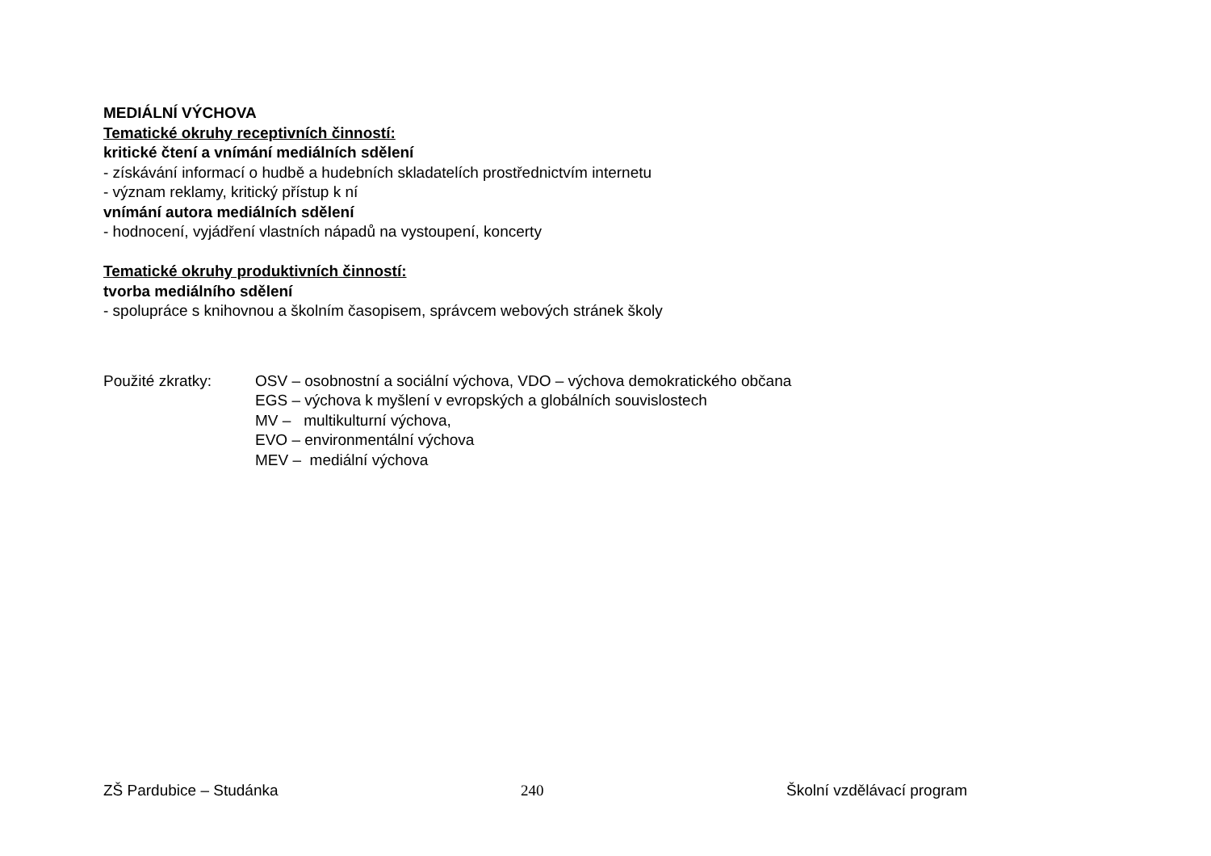MEDIÁLNÍ VÝCHOVA
Tematické okruhy receptivních činností:
kritické čtení a vnímání mediálních sdělení
- získávání informací o hudbě a hudebních skladatelích prostřednictvím internetu
- význam reklamy, kritický přístup k ní
vnímání autora mediálních sdělení
- hodnocení, vyjádření vlastních nápadů na vystoupení, koncerty
Tematické okruhy produktivních činností:
tvorba mediálního sdělení
- spolupráce s knihovnou a školním časopisem, správcem webových stránek školy
Použité zkratky: OSV – osobnostní a sociální výchova, VDO – výchova demokratického občana
EGS – výchova k myšlení v evropských a globálních souvislostech
MV – multikulturní výchova,
EVO – environmentální výchova
MEV – mediální výchova
ZŠ Pardubice – Studánka 240 Školní vzdělávací program